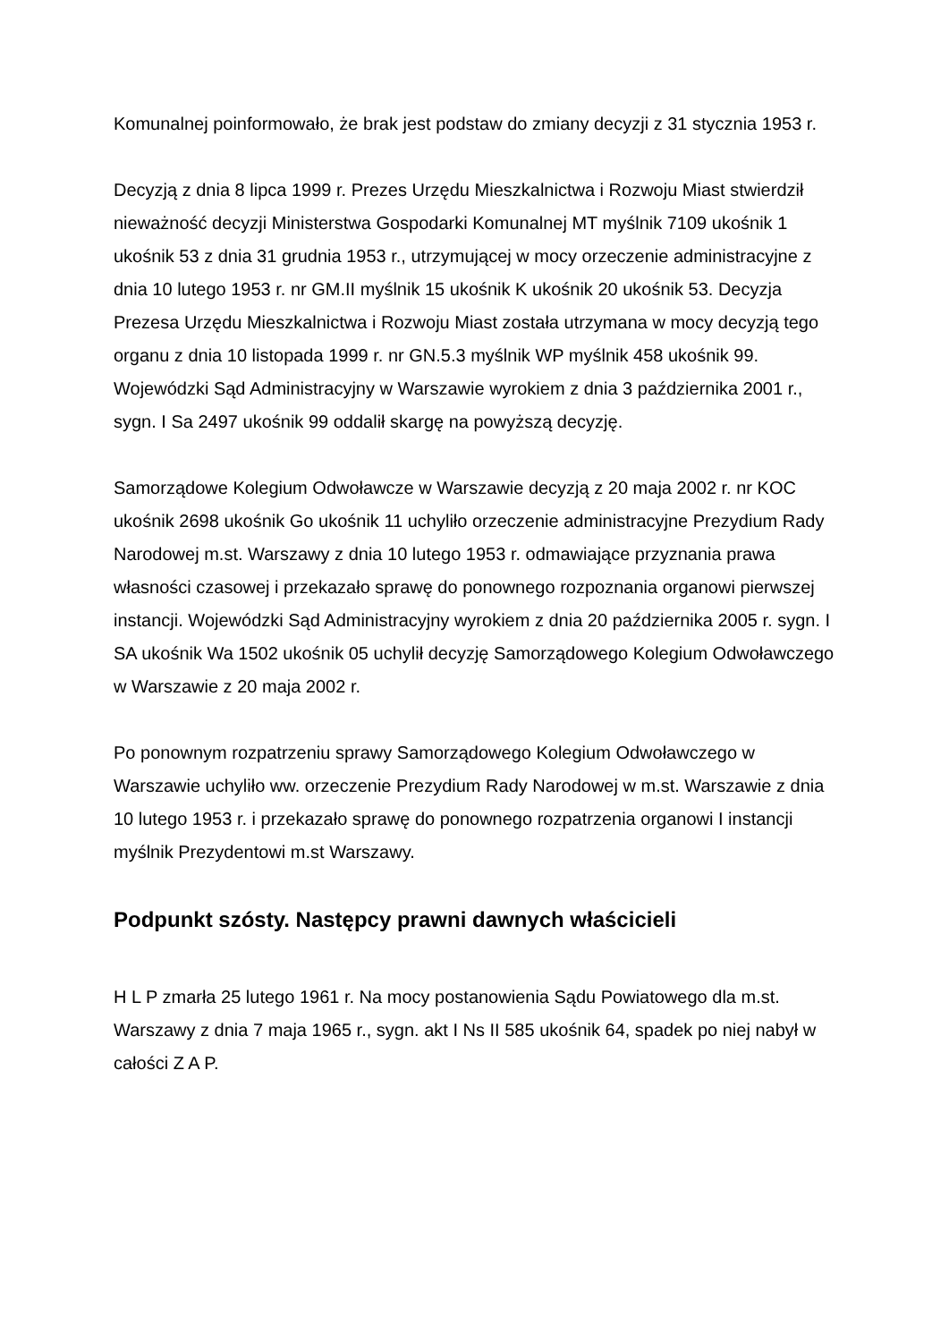Komunalnej poinformowało, że brak jest podstaw do zmiany decyzji z 31 stycznia 1953 r.
Decyzją z dnia 8 lipca 1999 r. Prezes Urzędu Mieszkalnictwa i Rozwoju Miast stwierdził nieważność decyzji Ministerstwa Gospodarki Komunalnej MT myślnik 7109 ukośnik 1 ukośnik 53 z dnia 31 grudnia 1953 r., utrzymującej w mocy orzeczenie administracyjne z dnia 10 lutego 1953 r. nr GM.II myślnik 15 ukośnik K ukośnik 20 ukośnik 53. Decyzja Prezesa Urzędu Mieszkalnictwa i Rozwoju Miast została utrzymana w mocy decyzją tego organu z dnia 10 listopada 1999 r. nr GN.5.3 myślnik WP myślnik 458 ukośnik 99. Wojewódzki Sąd Administracyjny w Warszawie wyrokiem z dnia 3 października 2001 r., sygn. I Sa 2497 ukośnik 99 oddalił skargę na powyższą decyzję.
Samorządowe Kolegium Odwoławcze w Warszawie decyzją z 20 maja 2002 r. nr KOC ukośnik 2698 ukośnik Go ukośnik 11 uchyliło orzeczenie administracyjne Prezydium Rady Narodowej m.st. Warszawy z dnia 10 lutego 1953 r. odmawiające przyznania prawa własności czasowej i przekazało sprawę do ponownego rozpoznania organowi pierwszej instancji. Wojewódzki Sąd Administracyjny wyrokiem z dnia 20 października 2005 r. sygn. I SA ukośnik Wa 1502 ukośnik 05 uchylił decyzję Samorządowego Kolegium Odwoławczego w Warszawie z 20 maja 2002 r.
Po ponownym rozpatrzeniu sprawy Samorządowego Kolegium Odwoławczego w Warszawie uchyliło ww. orzeczenie Prezydium Rady Narodowej w m.st. Warszawie z dnia 10 lutego 1953 r. i przekazało sprawę do ponownego rozpatrzenia organowi I instancji myślnik Prezydentowi m.st Warszawy.
Podpunkt szósty. Następcy prawni dawnych właścicieli
H L P zmarła 25 lutego 1961 r. Na mocy postanowienia Sądu Powiatowego dla m.st. Warszawy z dnia 7 maja 1965 r., sygn. akt I Ns II 585 ukośnik 64, spadek po niej nabył w całości Z A P.